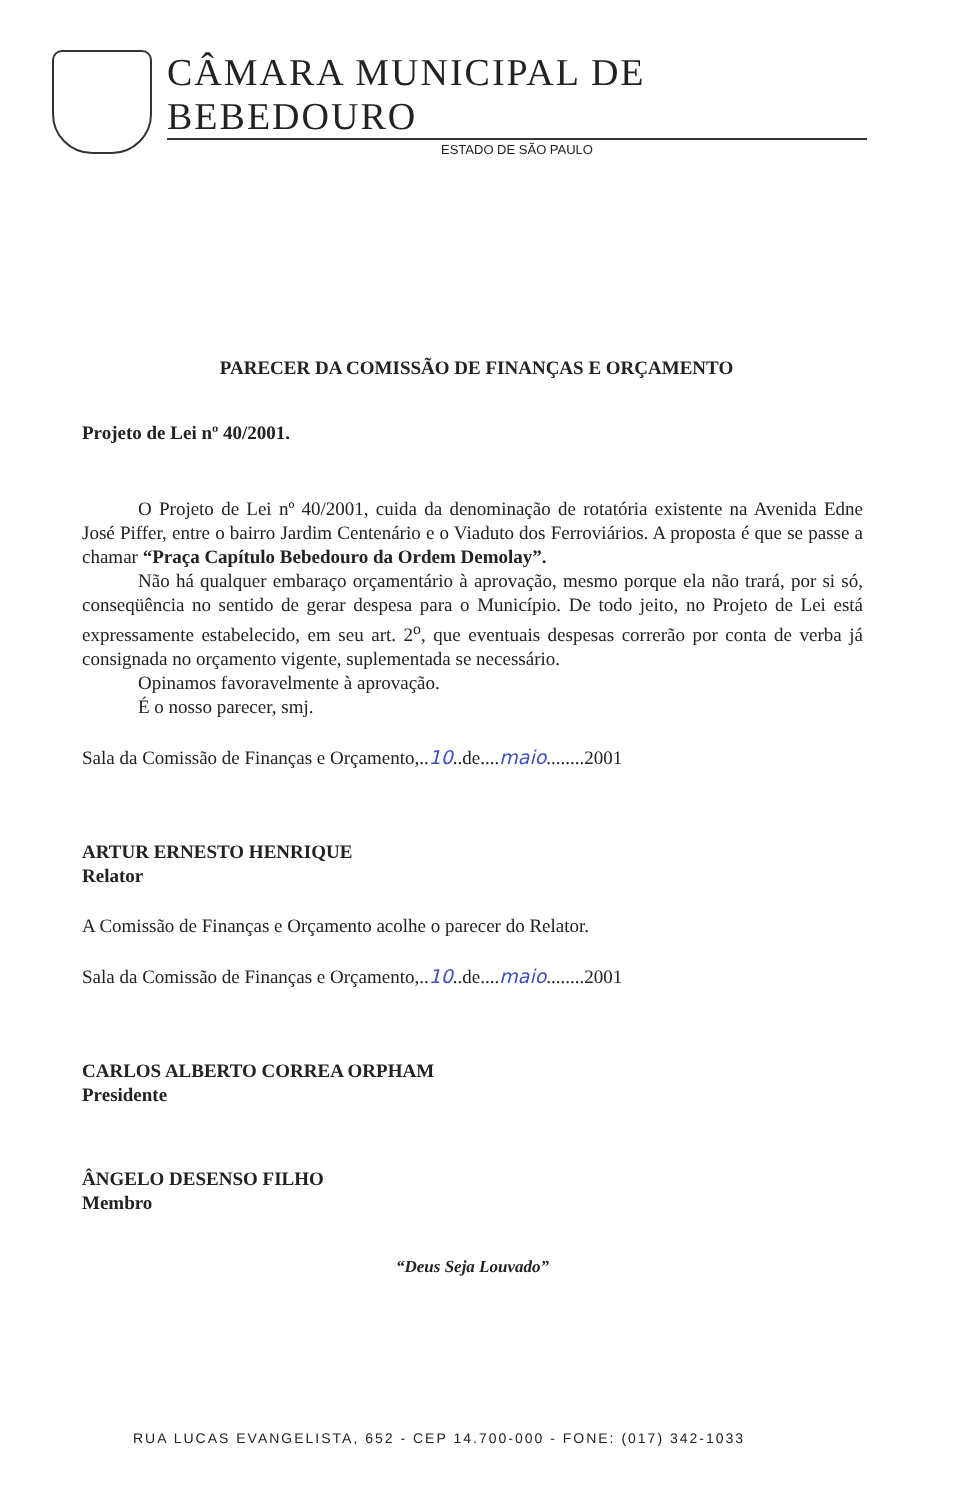CÂMARA MUNICIPAL DE BEBEDOURO
ESTADO DE SÃO PAULO
PARECER DA COMISSÃO DE FINANÇAS E ORÇAMENTO
Projeto de Lei nº 40/2001.
O Projeto de Lei nº 40/2001, cuida da denominação de rotatória existente na Avenida Edne José Piffer, entre o bairro Jardim Centenário e o Viaduto dos Ferroviários. A proposta é que se passe a chamar “Praça Capítulo Bebedouro da Ordem Demolay”.
Não há qualquer embaraço orçamentário à aprovação, mesmo porque ela não trará, por si só, conseqüência no sentido de gerar despesa para o Município. De todo jeito, no Projeto de Lei está expressamente estabelecido, em seu art. 2<sup>o</sup>, que eventuais despesas correrão por conta de verba já consignada no orçamento vigente, suplementada se necessário.
Opinamos favoravelmente à aprovação.
É o nosso parecer, smj.
Sala da Comissão de Finanças e Orçamento,..10..de....maio........2001
ARTUR ERNESTO HENRIQUE
Relator
A Comissão de Finanças e Orçamento acolhe o parecer do Relator.
Sala da Comissão de Finanças e Orçamento,..10..de....maio........2001
CARLOS ALBERTO CORREA ORPHAM
Presidente
ÂNGELO DESENSO FILHO
Membro
“Deus Seja Louvado”
RUA LUCAS EVANGELISTA, 652 - CEP 14.700-000 - FONE: (017) 342-1033